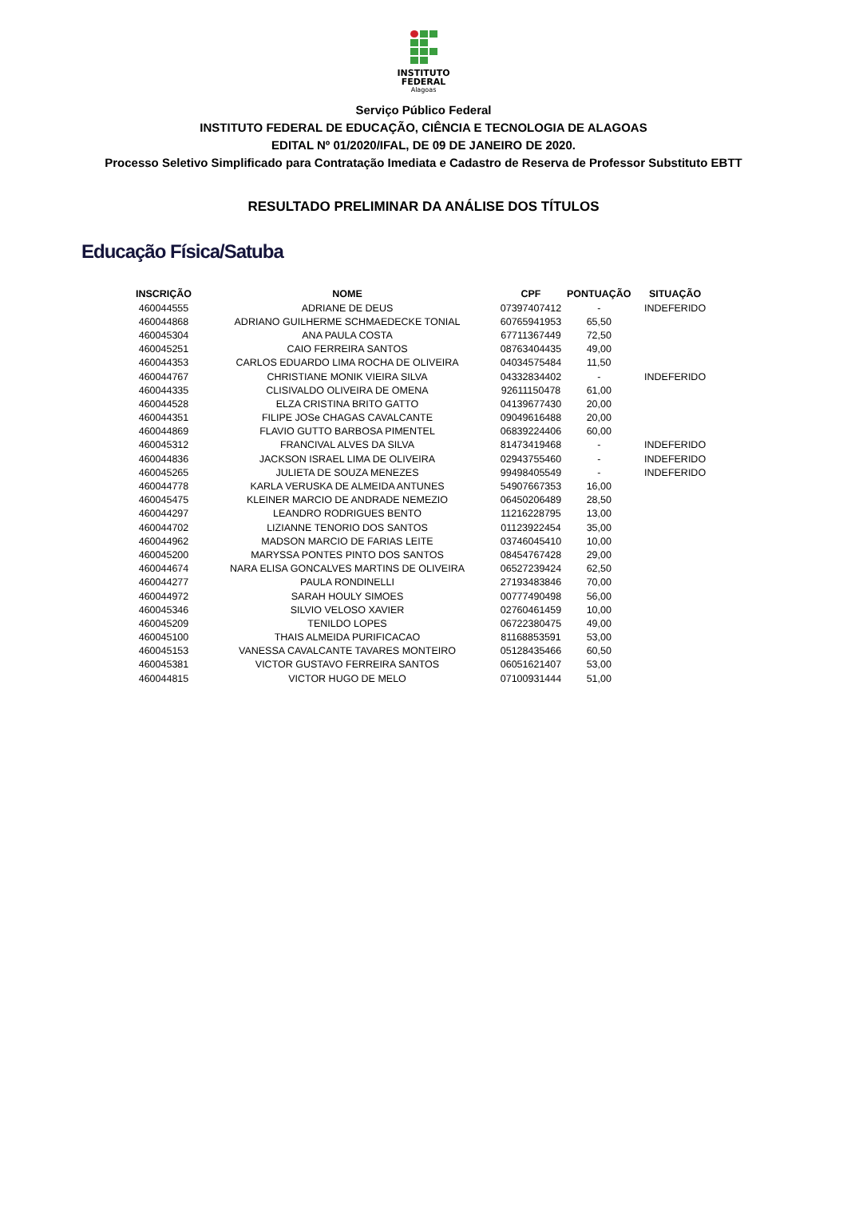INSTITUTO
FEDERAL
Alagoas
Serviço Público Federal
INSTITUTO FEDERAL DE EDUCAÇÃO, CIÊNCIA E TECNOLOGIA DE ALAGOAS
EDITAL Nº 01/2020/IFAL, DE 09 DE JANEIRO DE 2020.
Processo Seletivo Simplificado para Contratação Imediata e Cadastro de Reserva de Professor Substituto EBTT
RESULTADO PRELIMINAR DA ANÁLISE DOS TÍTULOS
Educação Física/Satuba
| INSCRIÇÃO | NOME | CPF | PONTUAÇÃO | SITUAÇÃO |
| --- | --- | --- | --- | --- |
| 460044555 | ADRIANE DE DEUS | 07397407412 | - | INDEFERIDO |
| 460044868 | ADRIANO GUILHERME SCHMAEDECKE TONIAL | 60765941953 | 65,50 | |
| 460045304 | ANA PAULA COSTA | 67711367449 | 72,50 | |
| 460045251 | CAIO FERREIRA SANTOS | 08763404435 | 49,00 | |
| 460044353 | CARLOS EDUARDO LIMA ROCHA DE OLIVEIRA | 04034575484 | 11,50 | |
| 460044767 | CHRISTIANE MONIK VIEIRA SILVA | 04332834402 | - | INDEFERIDO |
| 460044335 | CLISIVALDO OLIVEIRA DE OMENA | 92611150478 | 61,00 | |
| 460044528 | ELZA CRISTINA BRITO GATTO | 04139677430 | 20,00 | |
| 460044351 | FILIPE JOSe CHAGAS CAVALCANTE | 09049616488 | 20,00 | |
| 460044869 | FLAVIO GUTTO BARBOSA PIMENTEL | 06839224406 | 60,00 | |
| 460045312 | FRANCIVAL ALVES DA SILVA | 81473419468 | - | INDEFERIDO |
| 460044836 | JACKSON ISRAEL LIMA DE OLIVEIRA | 02943755460 | - | INDEFERIDO |
| 460045265 | JULIETA DE SOUZA MENEZES | 99498405549 | - | INDEFERIDO |
| 460044778 | KARLA VERUSKA DE ALMEIDA ANTUNES | 54907667353 | 16,00 | |
| 460045475 | KLEINER MARCIO DE ANDRADE NEMEZIO | 06450206489 | 28,50 | |
| 460044297 | LEANDRO RODRIGUES BENTO | 11216228795 | 13,00 | |
| 460044702 | LIZIANNE TENORIO DOS SANTOS | 01123922454 | 35,00 | |
| 460044962 | MADSON MARCIO DE FARIAS LEITE | 03746045410 | 10,00 | |
| 460045200 | MARYSSA PONTES PINTO DOS SANTOS | 08454767428 | 29,00 | |
| 460044674 | NARA ELISA GONCALVES MARTINS DE OLIVEIRA | 06527239424 | 62,50 | |
| 460044277 | PAULA RONDINELLI | 27193483846 | 70,00 | |
| 460044972 | SARAH HOULY SIMOES | 00777490498 | 56,00 | |
| 460045346 | SILVIO VELOSO XAVIER | 02760461459 | 10,00 | |
| 460045209 | TENILDO LOPES | 06722380475 | 49,00 | |
| 460045100 | THAIS ALMEIDA PURIFICACAO | 81168853591 | 53,00 | |
| 460045153 | VANESSA CAVALCANTE TAVARES MONTEIRO | 05128435466 | 60,50 | |
| 460045381 | VICTOR GUSTAVO FERREIRA SANTOS | 06051621407 | 53,00 | |
| 460044815 | VICTOR HUGO DE MELO | 07100931444 | 51,00 | |